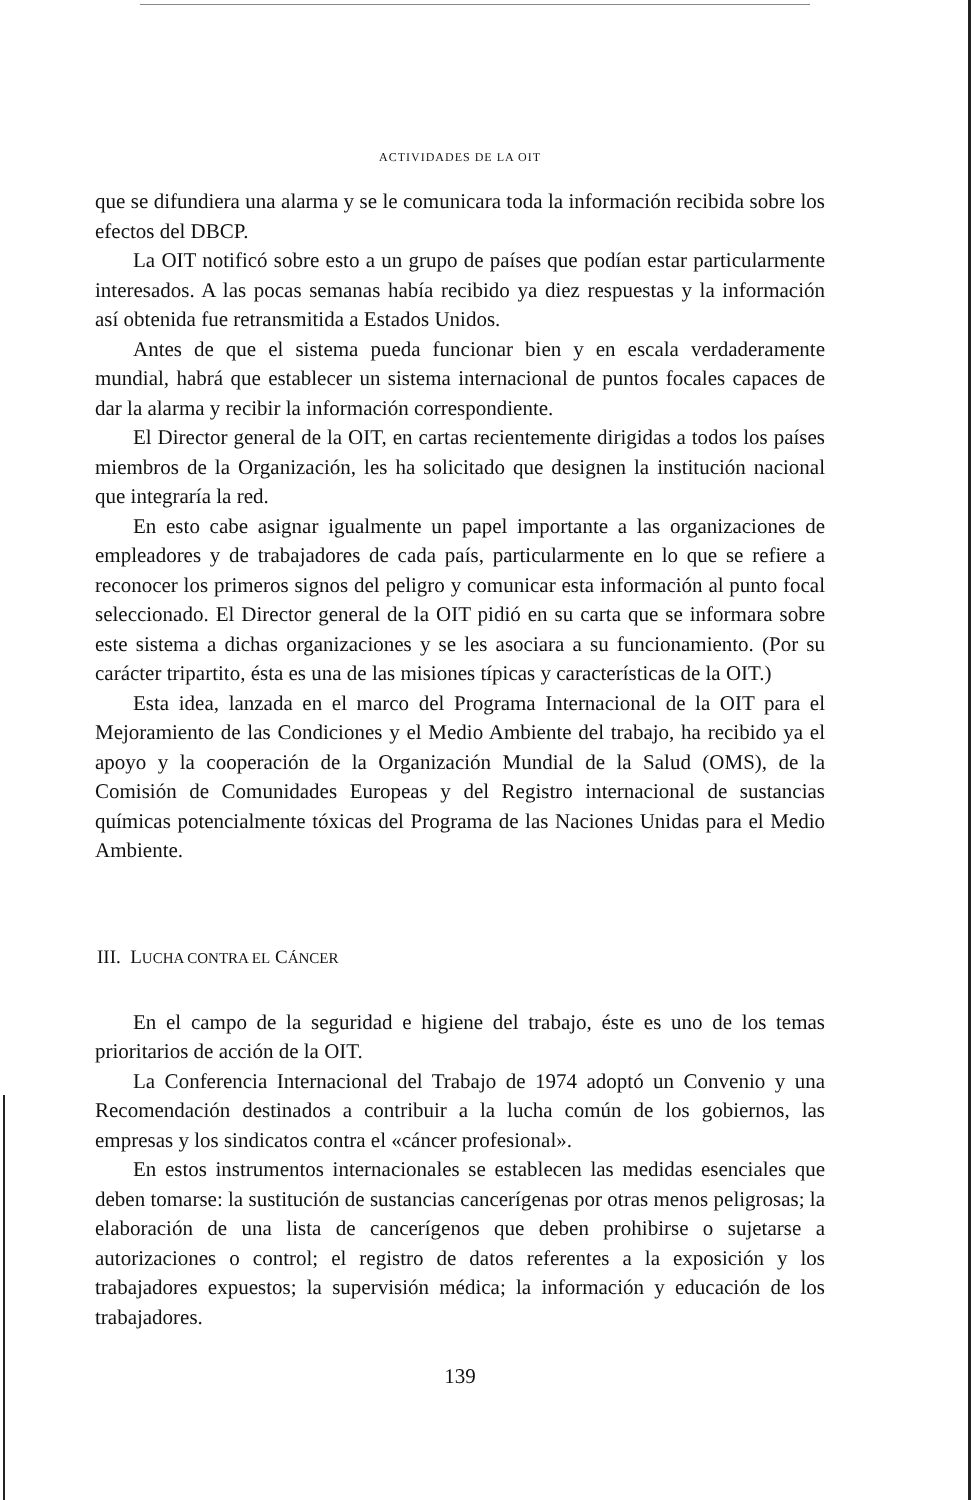ACTIVIDADES DE LA OIT
que se difundiera una alarma y se le comunicara toda la información recibida sobre los efectos del DBCP.
La OIT notificó sobre esto a un grupo de países que podían estar particularmente interesados. A las pocas semanas había recibido ya diez respuestas y la información así obtenida fue retransmitida a Estados Unidos.
Antes de que el sistema pueda funcionar bien y en escala verdaderamente mundial, habrá que establecer un sistema internacional de puntos focales capaces de dar la alarma y recibir la información correspondiente.
El Director general de la OIT, en cartas recientemente dirigidas a todos los países miembros de la Organización, les ha solicitado que designen la institución nacional que integraría la red.
En esto cabe asignar igualmente un papel importante a las organizaciones de empleadores y de trabajadores de cada país, particularmente en lo que se refiere a reconocer los primeros signos del peligro y comunicar esta información al punto focal seleccionado. El Director general de la OIT pidió en su carta que se informara sobre este sistema a dichas organizaciones y se les asociara a su funcionamiento. (Por su carácter tripartito, ésta es una de las misiones típicas y características de la OIT.)
Esta idea, lanzada en el marco del Programa Internacional de la OIT para el Mejoramiento de las Condiciones y el Medio Ambiente del trabajo, ha recibido ya el apoyo y la cooperación de la Organización Mundial de la Salud (OMS), de la Comisión de Comunidades Europeas y del Registro internacional de sustancias químicas potencialmente tóxicas del Programa de las Naciones Unidas para el Medio Ambiente.
III. LUCHA CONTRA EL CÁNCER
En el campo de la seguridad e higiene del trabajo, éste es uno de los temas prioritarios de acción de la OIT.
La Conferencia Internacional del Trabajo de 1974 adoptó un Convenio y una Recomendación destinados a contribuir a la lucha común de los gobiernos, las empresas y los sindicatos contra el «cáncer profesional».
En estos instrumentos internacionales se establecen las medidas esenciales que deben tomarse: la sustitución de sustancias cancerígenas por otras menos peligrosas; la elaboración de una lista de cancerígenos que deben prohibirse o sujetarse a autorizaciones o control; el registro de datos referentes a la exposición y los trabajadores expuestos; la supervisión médica; la información y educación de los trabajadores.
139